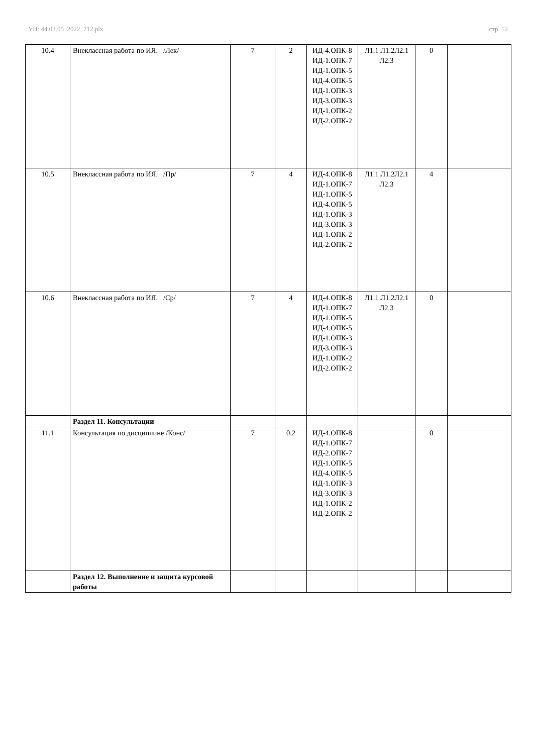УП: 44.03.05_2022_712.plx стр. 12
| 10.4 | Внеклассная работа по ИЯ. /Лек/ | 7 | 2 | ИД-4.ОПК-8 ИД-1.ОПК-7 ИД-1.ОПК-5 ИД-4.ОПК-5 ИД-1.ОПК-3 ИД-3.ОПК-3 ИД-1.ОПК-2 ИД-2.ОПК-2 | Л1.1 Л1.2Л2.1 Л2.3 | 0 | |
| 10.5 | Внеклассная работа по ИЯ. /Пр/ | 7 | 4 | ИД-4.ОПК-8 ИД-1.ОПК-7 ИД-1.ОПК-5 ИД-4.ОПК-5 ИД-1.ОПК-3 ИД-3.ОПК-3 ИД-1.ОПК-2 ИД-2.ОПК-2 | Л1.1 Л1.2Л2.1 Л2.3 | 4 | |
| 10.6 | Внеклассная работа по ИЯ. /Ср/ | 7 | 4 | ИД-4.ОПК-8 ИД-1.ОПК-7 ИД-1.ОПК-5 ИД-4.ОПК-5 ИД-1.ОПК-3 ИД-3.ОПК-3 ИД-1.ОПК-2 ИД-2.ОПК-2 | Л1.1 Л1.2Л2.1 Л2.3 | 0 | |
| | Раздел 11. Консультации | | | | | | |
| 11.1 | Консультация по дисциплине /Конс/ | 7 | 0,2 | ИД-4.ОПК-8 ИД-1.ОПК-7 ИД-2.ОПК-7 ИД-1.ОПК-5 ИД-4.ОПК-5 ИД-1.ОПК-3 ИД-3.ОПК-3 ИД-1.ОПК-2 ИД-2.ОПК-2 | | 0 | |
| | Раздел 12. Выполнение и защита курсовой работы | | | | | | |